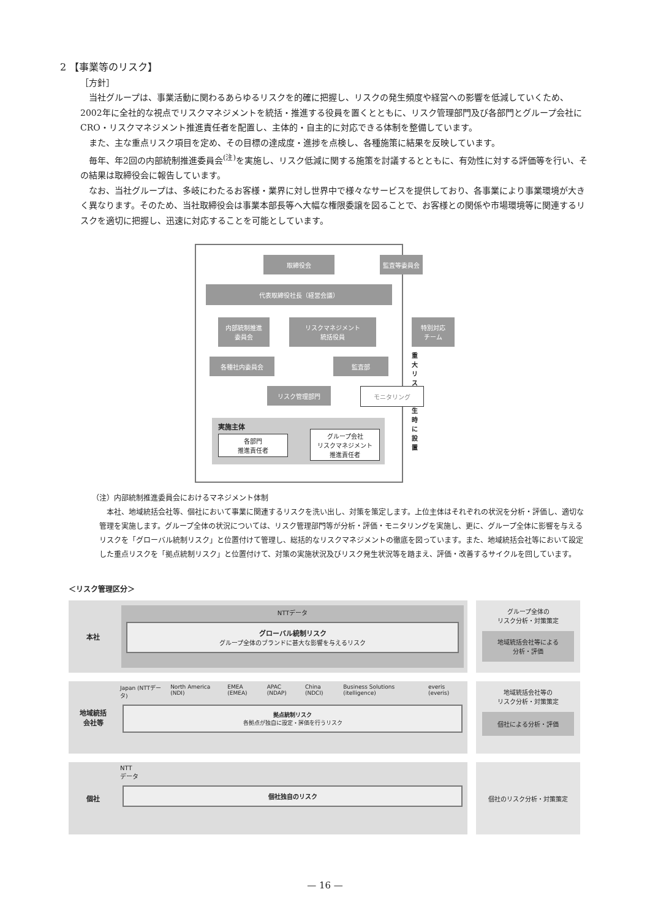2 【事業等のリスク】
［方針］
当社グループは、事業活動に関わるあらゆるリスクを的確に把握し、リスクの発生頻度や経営への影響を低減していくため、2002年に全社的な視点でリスクマネジメントを統括・推進する役員を置くとともに、リスク管理部門及び各部門とグループ会社にCRO・リスクマネジメント推進責任者を配置し、主体的・自主的に対応できる体制を整備しています。
また、主な重点リスク項目を定め、その目標の達成度・進捗を点検し、各種施策に結果を反映しています。
毎年、年2回の内部統制推進委員会<sup>(注)</sup>を実施し、リスク低減に関する施策を討議するとともに、有効性に対する評価等を行い、その結果は取締役会に報告しています。
なお、当社グループは、多岐にわたるお客様・業界に対し世界中で様々なサービスを提供しており、各事業により事業環境が大きく異なります。そのため、当社取締役会は事業本部長等へ大幅な権限委譲を図ることで、お客様との関係や市場環境等に関連するリスクを適切に把握し、迅速に対応することを可能としています。
取締役会 監査等委員会
代表取締役社長（経営会議）
内部統制推進
委員会
リスクマネジメント
統括役員
特別対応
チーム
重大リスク
発生時に設置
各種社内委員会 監査部
リスク管理部門 モニタリング
実施主体
各部門
推進責任者
グループ会社
リスクマネジメント
推進責任者
（注）内部統制推進委員会におけるマネジメント体制
本社、地域統括会社等、個社において事業に関連するリスクを洗い出し、対策を策定します。上位主体はそれぞれの状況を分析・評価し、適切な管理を実施します。グループ全体の状況については、リスク管理部門等が分析・評価・モニタリングを実施し、更に、グループ全体に影響を与えるリスクを「グローバル統制リスク」と位置付けて管理し、総括的なリスクマネジメントの徹底を図っています。また、地域統括会社等において設定した重点リスクを「拠点統制リスク」と位置付けて、対策の実施状況及びリスク発生状況等を踏まえ、評価・改善するサイクルを回しています。
＜リスク管理区分＞
本社
NTTデータ
グローバル統制リスク
グループ全体のブランドに甚大な影響を与えるリスク
グループ全体の
リスク分析・対策策定
地域統括会社等による
分析・評価
地域統括
会社等
Japan (NTTデータ) North America (NDI) EMEA (EMEA) APAC (NDAP) China (NDCI) Business Solutions (itelligence) everis (everis)
拠点統制リスク
各拠点が独自に設定・評価を行うリスク
地域統括会社等の
リスク分析・対策策定
個社による分析・評価
個社
NTT
データ
個社独自のリスク
個社のリスク分析・対策策定
— 16 —